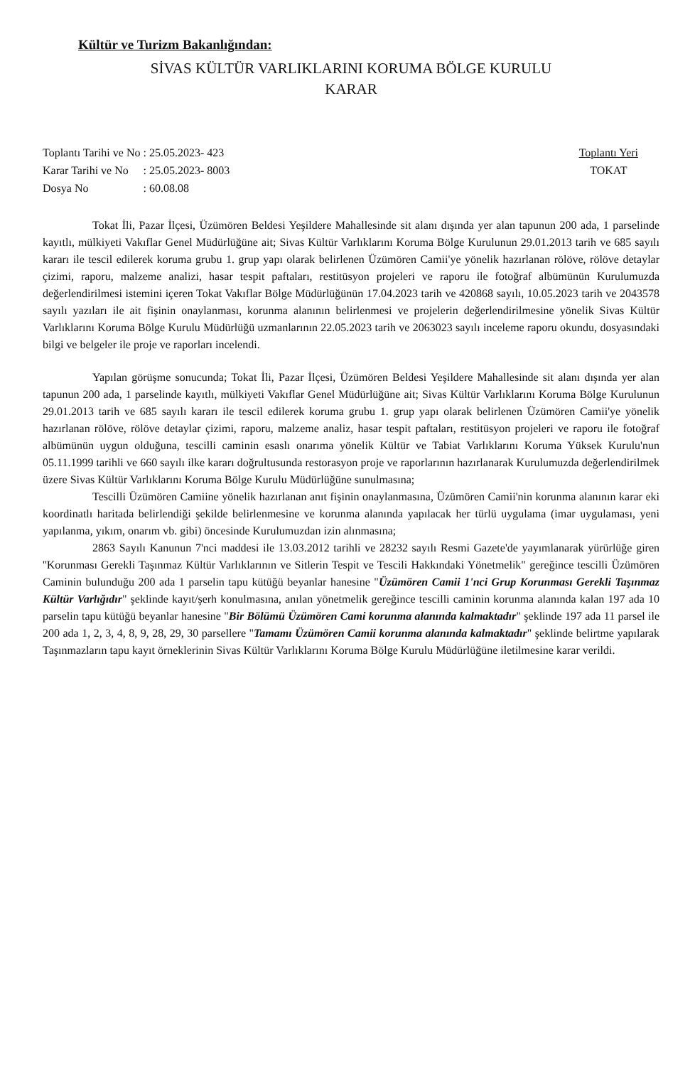Kültür ve Turizm Bakanlığından:
SİVAS KÜLTÜR VARLIKLARINI KORUMA BÖLGE KURULU
KARAR
| Toplantı Tarihi ve No | : 25.05.2023- 423 |
| Karar Tarihi ve No | : 25.05.2023- 8003 |
| Dosya No | : 60.08.08 |
Toplantı Yeri
TOKAT
Tokat İli, Pazar İlçesi, Üzümören Beldesi Yeşildere Mahallesinde sit alanı dışında yer alan tapunun 200 ada, 1 parselinde kayıtlı, mülkiyeti Vakıflar Genel Müdürlüğüne ait; Sivas Kültür Varlıklarını Koruma Bölge Kurulunun 29.01.2013 tarih ve 685 sayılı kararı ile tescil edilerek koruma grubu 1. grup yapı olarak belirlenen Üzümören Camii'ye yönelik hazırlanan rölöve, rölöve detaylar çizimi, raporu, malzeme analizi, hasar tespit paftaları, restitüsyon projeleri ve raporu ile fotoğraf albümünün Kurulumuzda değerlendirilmesi istemini içeren Tokat Vakıflar Bölge Müdürlüğünün 17.04.2023 tarih ve 420868 sayılı, 10.05.2023 tarih ve 2043578 sayılı yazıları ile ait fişinin onaylanması, korunma alanının belirlenmesi ve projelerin değerlendirilmesine yönelik Sivas Kültür Varlıklarını Koruma Bölge Kurulu Müdürlüğü uzmanlarının 22.05.2023 tarih ve 2063023 sayılı inceleme raporu okundu, dosyasındaki bilgi ve belgeler ile proje ve raporları incelendi.
Yapılan görüşme sonucunda; Tokat İli, Pazar İlçesi, Üzümören Beldesi Yeşildere Mahallesinde sit alanı dışında yer alan tapunun 200 ada, 1 parselinde kayıtlı, mülkiyeti Vakıflar Genel Müdürlüğüne ait; Sivas Kültür Varlıklarını Koruma Bölge Kurulunun 29.01.2013 tarih ve 685 sayılı kararı ile tescil edilerek koruma grubu 1. grup yapı olarak belirlenen Üzümören Camii'ye yönelik hazırlanan rölöve, rölöve detaylar çizimi, raporu, malzeme analiz, hasar tespit paftaları, restitüsyon projeleri ve raporu ile fotoğraf albümünün uygun olduğuna, tescilli caminin esaslı onarıma yönelik Kültür ve Tabiat Varlıklarını Koruma Yüksek Kurulu'nun 05.11.1999 tarihli ve 660 sayılı ilke kararı doğrultusunda restorasyon proje ve raporlarının hazırlanarak Kurulumuzda değerlendirilmek üzere Sivas Kültür Varlıklarını Koruma Bölge Kurulu Müdürlüğüne sunulmasına;
Tescilli Üzümören Camiine yönelik hazırlanan anıt fişinin onaylanmasına, Üzümören Camii'nin korunma alanının karar eki koordinatlı haritada belirlendiği şekilde belirlenmesine ve korunma alanında yapılacak her türlü uygulama (imar uygulaması, yeni yapılanma, yıkım, onarım vb. gibi) öncesinde Kurulumuzdan izin alınmasına;
2863 Sayılı Kanunun 7'nci maddesi ile 13.03.2012 tarihli ve 28232 sayılı Resmi Gazete'de yayımlanarak yürürlüğe giren ''Korunması Gerekli Taşınmaz Kültür Varlıklarının ve Sitlerin Tespit ve Tescili Hakkındaki Yönetmelik" gereğince tescilli Üzümören Caminin bulunduğu 200 ada 1 parselin tapu kütüğü beyanlar hanesine "Üzümören Camii 1'nci Grup Korunması Gerekli Taşınmaz Kültür Varlığıdır" şeklinde kayıt/şerh konulmasına, anılan yönetmelik gereğince tescilli caminin korunma alanında kalan 197 ada 10 parselin tapu kütüğü beyanlar hanesine "Bir Bölümü Üzümören Cami korunma alanında kalmaktadır" şeklinde 197 ada 11 parsel ile 200 ada 1, 2, 3, 4, 8, 9, 28, 29, 30 parsellere "Tamamı Üzümören Camii korunma alanında kalmaktadır" şeklinde belirtme yapılarak Taşınmazların tapu kayıt örneklerinin Sivas Kültür Varlıklarını Koruma Bölge Kurulu Müdürlüğüne iletilmesine karar verildi.